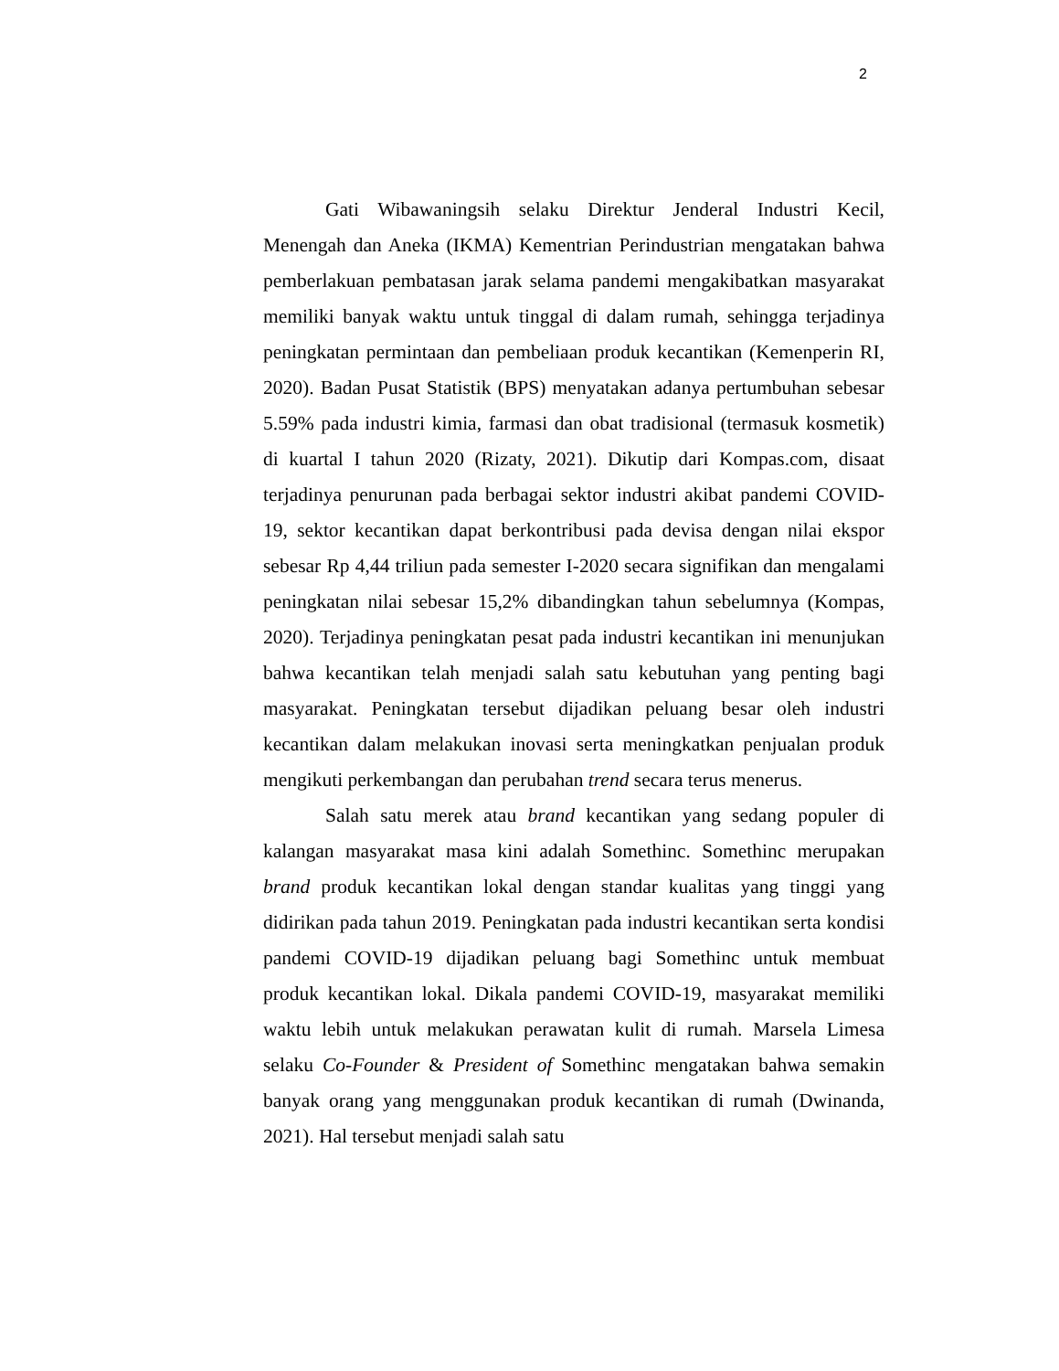2
Gati Wibawaningsih selaku Direktur Jenderal Industri Kecil, Menengah dan Aneka (IKMA) Kementrian Perindustrian mengatakan bahwa pemberlakuan pembatasan jarak selama pandemi mengakibatkan masyarakat memiliki banyak waktu untuk tinggal di dalam rumah, sehingga terjadinya peningkatan permintaan dan pembeliaan produk kecantikan (Kemenperin RI, 2020). Badan Pusat Statistik (BPS) menyatakan adanya pertumbuhan sebesar 5.59% pada industri kimia, farmasi dan obat tradisional (termasuk kosmetik) di kuartal I tahun 2020 (Rizaty, 2021). Dikutip dari Kompas.com, disaat terjadinya penurunan pada berbagai sektor industri akibat pandemi COVID-19, sektor kecantikan dapat berkontribusi pada devisa dengan nilai ekspor sebesar Rp 4,44 triliun pada semester I-2020 secara signifikan dan mengalami peningkatan nilai sebesar 15,2% dibandingkan tahun sebelumnya (Kompas, 2020). Terjadinya peningkatan pesat pada industri kecantikan ini menunjukan bahwa kecantikan telah menjadi salah satu kebutuhan yang penting bagi masyarakat. Peningkatan tersebut dijadikan peluang besar oleh industri kecantikan dalam melakukan inovasi serta meningkatkan penjualan produk mengikuti perkembangan dan perubahan trend secara terus menerus.
Salah satu merek atau brand kecantikan yang sedang populer di kalangan masyarakat masa kini adalah Somethinc. Somethinc merupakan brand produk kecantikan lokal dengan standar kualitas yang tinggi yang didirikan pada tahun 2019. Peningkatan pada industri kecantikan serta kondisi pandemi COVID-19 dijadikan peluang bagi Somethinc untuk membuat produk kecantikan lokal. Dikala pandemi COVID-19, masyarakat memiliki waktu lebih untuk melakukan perawatan kulit di rumah. Marsela Limesa selaku Co-Founder & President of Somethinc mengatakan bahwa semakin banyak orang yang menggunakan produk kecantikan di rumah (Dwinanda, 2021). Hal tersebut menjadi salah satu